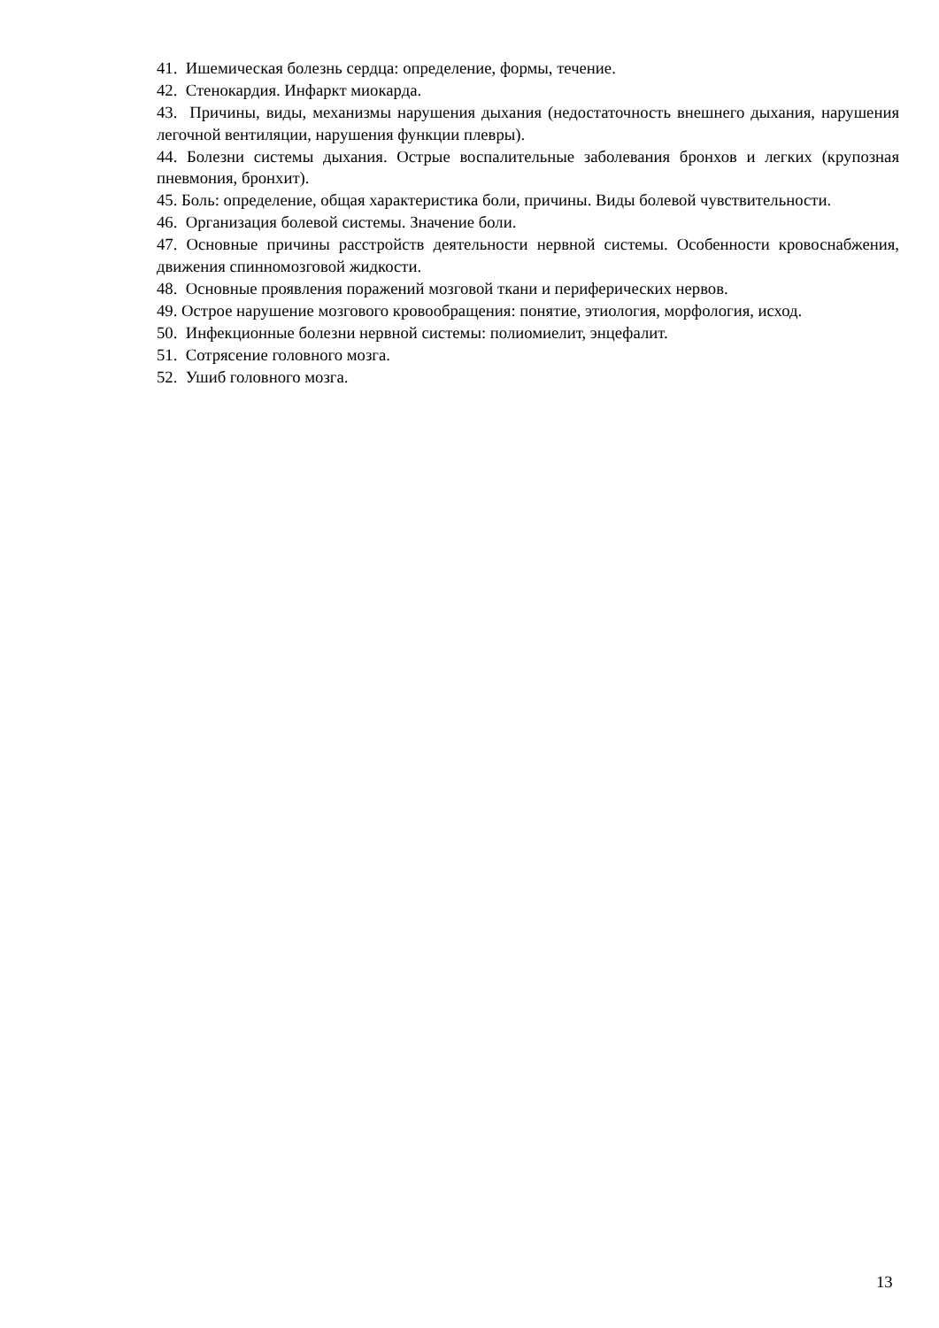41. Ишемическая болезнь сердца: определение, формы, течение.
42. Стенокардия. Инфаркт миокарда.
43. Причины, виды, механизмы нарушения дыхания (недостаточность внешнего дыхания, нарушения легочной вентиляции, нарушения функции плевры).
44. Болезни системы дыхания. Острые воспалительные заболевания бронхов и легких (крупозная пневмония, бронхит).
45. Боль: определение, общая характеристика боли, причины. Виды болевой чувствительности.
46. Организация болевой системы. Значение боли.
47. Основные причины расстройств деятельности нервной системы. Особенности кровоснабжения, движения спинномозговой жидкости.
48. Основные проявления поражений мозговой ткани и периферических нервов.
49. Острое нарушение мозгового кровообращения: понятие, этиология, морфология, исход.
50. Инфекционные болезни нервной системы: полиомиелит, энцефалит.
51. Сотрясение головного мозга.
52. Ушиб головного мозга.
13